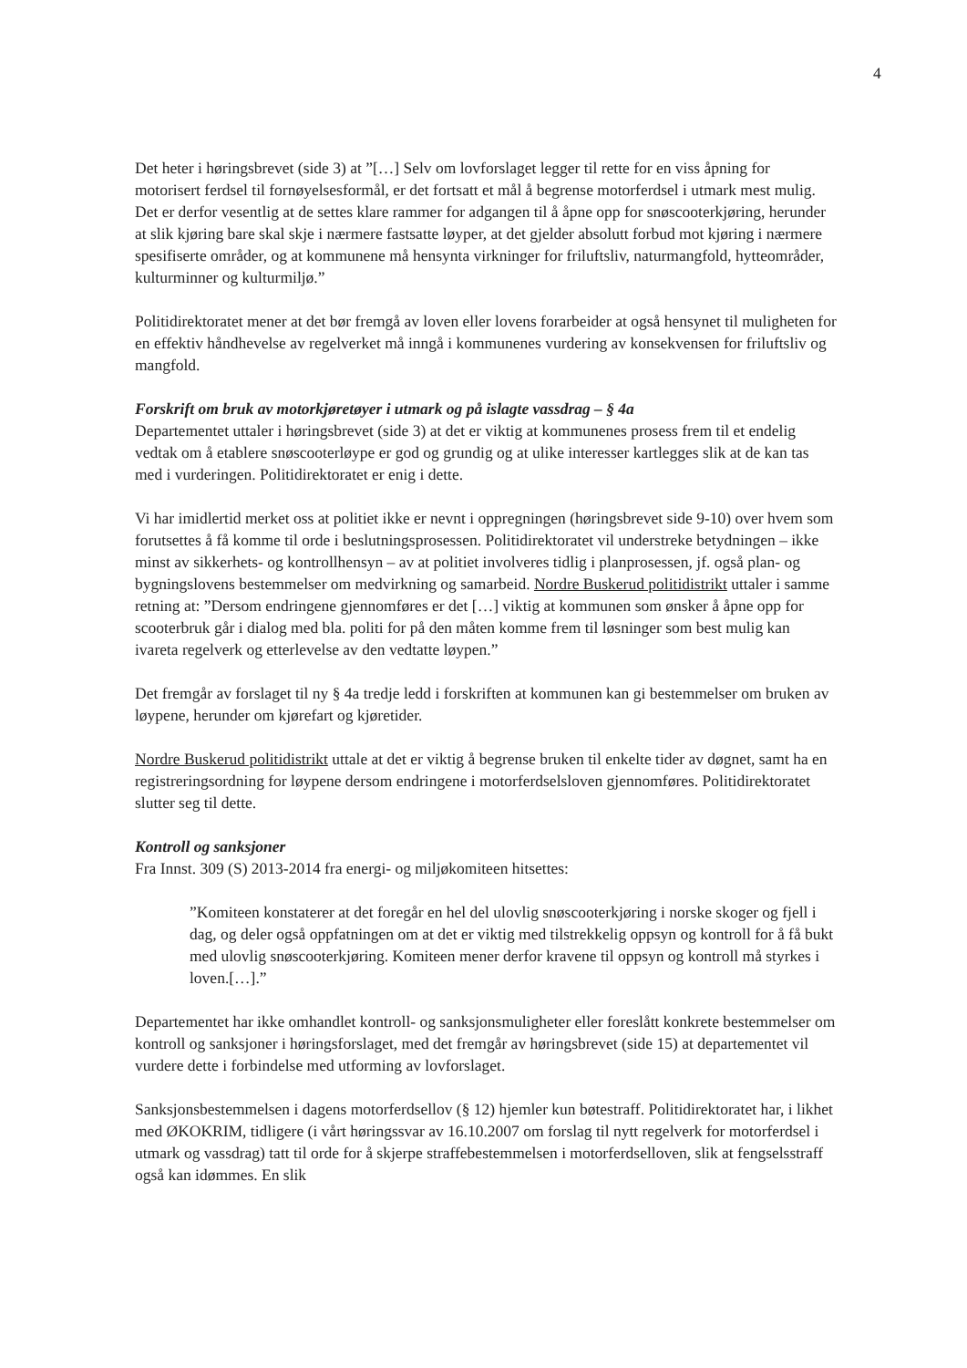4
Det heter i høringsbrevet (side 3) at ”[…] Selv om lovforslaget legger til rette for en viss åpning for motorisert ferdsel til fornøyelsesformål, er det fortsatt et mål å begrense motorferdsel i utmark mest mulig. Det er derfor vesentlig at de settes klare rammer for adgangen til å åpne opp for snøscooterkjøring, herunder at slik kjøring bare skal skje i nærmere fastsatte løyper, at det gjelder absolutt forbud mot kjøring i nærmere spesifiserte områder, og at kommunene må hensynta virkninger for friluftsliv, naturmangfold, hytteområder, kulturminner og kulturmiljø.”
Politidirektoratet mener at det bør fremgå av loven eller lovens forarbeider at også hensynet til muligheten for en effektiv håndhevelse av regelverket må inngå i kommunenes vurdering av konsekvensen for friluftsliv og mangfold.
Forskrift om bruk av motorkjøretøyer i utmark og på islagte vassdrag – § 4a
Departementet uttaler i høringsbrevet (side 3) at det er viktig at kommunenes prosess frem til et endelig vedtak om å etablere snøscooterløype er god og grundig og at ulike interesser kartlegges slik at de kan tas med i vurderingen. Politidirektoratet er enig i dette.
Vi har imidlertid merket oss at politiet ikke er nevnt i oppregningen (høringsbrevet side 9-10) over hvem som forutsettes å få komme til orde i beslutningsprosessen. Politidirektoratet vil understreke betydningen – ikke minst av sikkerhets- og kontrollhensyn – av at politiet involveres tidlig i planprosessen, jf. også plan- og bygningslovens bestemmelser om medvirkning og samarbeid. Nordre Buskerud politidistrikt uttaler i samme retning at: ”Dersom endringene gjennomføres er det […] viktig at kommunen som ønsker å åpne opp for scooterbruk går i dialog med bla. politi for på den måten komme frem til løsninger som best mulig kan ivareta regelverk og etterlevelse av den vedtatte løypen.”
Det fremgår av forslaget til ny § 4a tredje ledd i forskriften at kommunen kan gi bestemmelser om bruken av løypene, herunder om kjørefart og kjøretider.
Nordre Buskerud politidistrikt uttale at det er viktig å begrense bruken til enkelte tider av døgnet, samt ha en registreringsordning for løypene dersom endringene i motorferdselsloven gjennomføres. Politidirektoratet slutter seg til dette.
Kontroll og sanksjoner
Fra Innst. 309 (S) 2013-2014 fra energi- og miljøkomiteen hitsettes:
”Komiteen konstaterer at det foregår en hel del ulovlig snøscooterkjøring i norske skoger og fjell i dag, og deler også oppfatningen om at det er viktig med tilstrekkelig oppsyn og kontroll for å få bukt med ulovlig snøscooterkjøring. Komiteen mener derfor kravene til oppsyn og kontroll må styrkes i loven.[…].”
Departementet har ikke omhandlet kontroll- og sanksjonsmuligheter eller foreslått konkrete bestemmelser om kontroll og sanksjoner i høringsforslaget, med det fremgår av høringsbrevet (side 15) at departementet vil vurdere dette i forbindelse med utforming av lovforslaget.
Sanksjonsbestemmelsen i dagens motorferdsellov (§ 12) hjemler kun bøtestraff. Politidirektoratet har, i likhet med ØKOKRIM, tidligere (i vårt høringssvar av 16.10.2007 om forslag til nytt regelverk for motorferdsel i utmark og vassdrag) tatt til orde for å skjerpe straffebestemmelsen i motorferdselloven, slik at fengselsstraff også kan idømmes. En slik